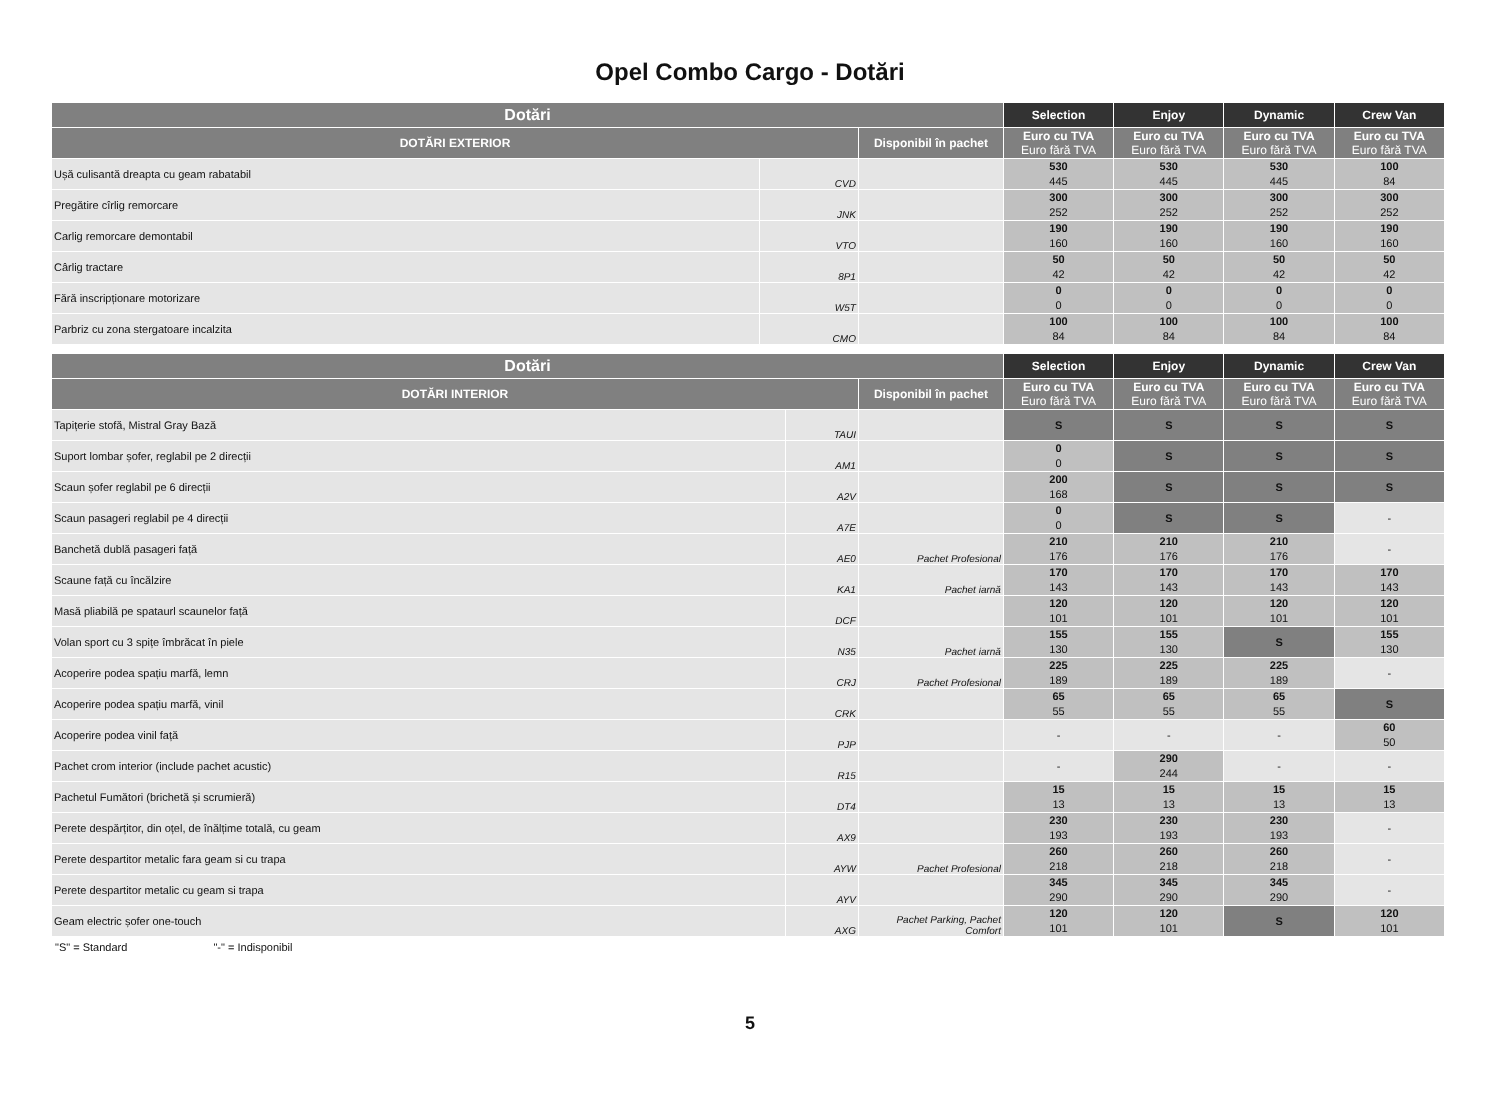Opel Combo Cargo - Dotări
| Dotări | | | Selection | Enjoy | Dynamic | Crew Van |
| --- | --- | --- | --- | --- | --- | --- |
| DOTĂRI EXTERIOR | | Disponibil în pachet | Euro cu TVA Euro fără TVA | Euro cu TVA Euro fără TVA | Euro cu TVA Euro fără TVA | Euro cu TVA Euro fără TVA |
| Ușă culisantă dreapta cu geam rabatabil | CVD | | 530 445 | 530 445 | 530 445 | 100 84 |
| Pregătire cîrlig remorcare | JNK | | 300 252 | 300 252 | 300 252 | 300 252 |
| Carlig remorcare demontabil | VTO | | 190 160 | 190 160 | 190 160 | 190 160 |
| Cârlig tractare | 8P1 | | 50 42 | 50 42 | 50 42 | 50 42 |
| Fără inscripționare motorizare | W5T | | 0 0 | 0 0 | 0 0 | 0 0 |
| Parbriz cu zona stergatoare incalzita | CMO | | 100 84 | 100 84 | 100 84 | 100 84 |
| Dotări | | | Selection | Enjoy | Dynamic | Crew Van |
| --- | --- | --- | --- | --- | --- | --- |
| DOTĂRI INTERIOR | | Disponibil în pachet | Euro cu TVA Euro fără TVA | Euro cu TVA Euro fără TVA | Euro cu TVA Euro fără TVA | Euro cu TVA Euro fără TVA |
| Tapițerie stofă, Mistral Gray Bază | TAUI | | S | S | S | S |
| Suport lombar șofer, reglabil pe 2 direcții | AM1 | | 0 0 | S | S | S |
| Scaun șofer reglabil pe 6 direcții | A2V | | 200 168 | S | S | S |
| Scaun pasageri reglabil pe 4 direcții | A7E | | 0 0 | S | S | - |
| Banchetă dublă pasageri față | AE0 | Pachet Profesional | 210 176 | 210 176 | 210 176 | - |
| Scaune față cu încălzire | KA1 | Pachet iarnă | 170 143 | 170 143 | 170 143 | 170 143 |
| Masă pliabilă pe spataurl scaunelor față | DCF | | 120 101 | 120 101 | 120 101 | 120 101 |
| Volan sport cu 3 spițe îmbrăcat în piele | N35 | Pachet iarnă | 155 130 | 155 130 | S | 155 130 |
| Acoperire podea spațiu marfă, lemn | CRJ | Pachet Profesional | 225 189 | 225 189 | 225 189 | - |
| Acoperire podea spațiu marfă, vinil | CRK | | 65 55 | 65 55 | 65 55 | S |
| Acoperire podea vinil față | PJP | | - | - | - | 60 50 |
| Pachet crom interior (include pachet acustic) | R15 | | - | 290 244 | - | - |
| Pachetul Fumători (brichetă și scrumieră) | DT4 | | 15 13 | 15 13 | 15 13 | 15 13 |
| Perete despărțitor, din oțel, de înălțime totală, cu geam | AX9 | | 230 193 | 230 193 | 230 193 | - |
| Perete despartitor metalic fara geam si cu trapa | AYW | Pachet Profesional | 260 218 | 260 218 | 260 218 | - |
| Perete despartitor metalic cu geam si trapa | AYV | | 345 290 | 345 290 | 345 290 | - |
| Geam electric șofer one-touch | AXG | Pachet Parking, Pachet Comfort | 120 101 | 120 101 | S | 120 101 |
"S" = Standard "-" = Indisponibil
5